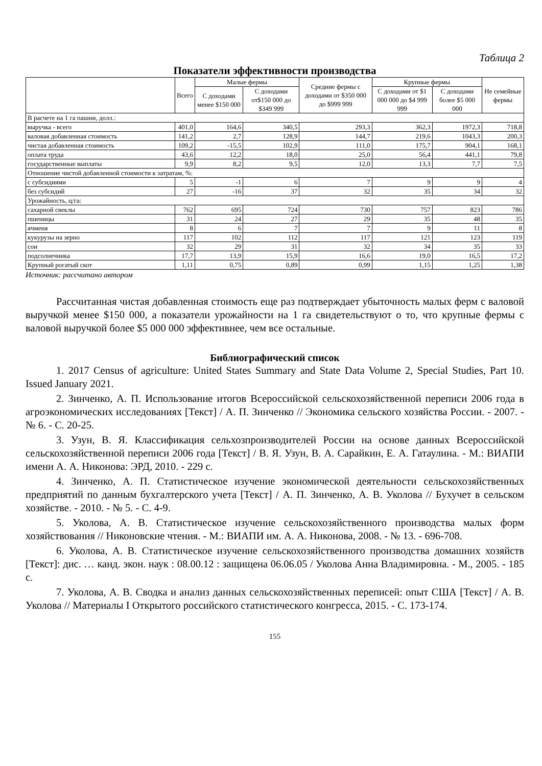Таблица 2
Показатели эффективности производства
| | Всего | Малые фермы | | Средние фермы с доходами от $350 000 до $999 999 | Крупные фермы | | Не семейные фермы |
| --- | --- | --- | --- | --- | --- | --- | --- |
| | | С доходами менее $150 000 | С доходами от$150 000 до $349 999 | | С доходами от $1 000 000 до $4 999 999 | С доходами более $5 000 000 | |
| В расчете на 1 га пашни, долл.: | | | | | | | |
| выручка - всего | 401,0 | 164,6 | 340,5 | 293,3 | 362,3 | 1972,3 | 718,8 |
| валовая добавленная стоимость | 141,2 | 2,7 | 128,9 | 144,7 | 219,6 | 1043,3 | 200,3 |
| чистая добавленная стоимость | 109,2 | -15,5 | 102,9 | 111,0 | 175,7 | 904,1 | 168,1 |
| оплата труда | 43,6 | 12,2 | 18,0 | 25,0 | 56,4 | 441,1 | 79,8 |
| государственные выплаты | 9,9 | 8,2 | 9,5 | 12,0 | 13,3 | 7,7 | 7,5 |
| Отношение чистой добавленной стоимости к затратам, %: | | | | | | | |
| с субсидиями | 5 | -1 | 6 | 7 | 9 | 9 | 4 |
| без субсидий | 27 | -16 | 37 | 32 | 35 | 34 | 32 |
| Урожайность, ц/га: | | | | | | | |
| сахарной свеклы | 762 | 695 | 724 | 730 | 757 | 823 | 786 |
| пшеницы | 31 | 24 | 27 | 29 | 35 | 48 | 35 |
| ячменя | 8 | 6 | 7 | 7 | 9 | 11 | 8 |
| кукурузы на зерно | 117 | 102 | 112 | 117 | 121 | 123 | 119 |
| сои | 32 | 29 | 31 | 32 | 34 | 35 | 33 |
| подсолнечника | 17,7 | 13,9 | 15,9 | 16,6 | 19,0 | 16,5 | 17,2 |
| Крупный рогатый скот | 1,11 | 0,75 | 0,89 | 0,99 | 1,15 | 1,25 | 1,38 |
Источник: рассчитано автором
Рассчитанная чистая добавленная стоимость еще раз подтверждает убыточность малых ферм с валовой выручкой менее $150 000, а показатели урожайности на 1 га свидетельствуют о то, что крупные фермы с валовой выручкой более $5 000 000 эффективнее, чем все остальные.
Библиографический список
1. 2017 Census of agriculture: United States Summary and State Data Volume 2, Special Studies, Part 10. Issued January 2021.
2. Зинченко, А. П. Использование итогов Всероссийской сельскохозяйственной переписи 2006 года в агроэкономических исследованиях [Текст] / А. П. Зинченко // Экономика сельского хозяйства России. - 2007. - № 6. - С. 20-25.
3. Узун, В. Я. Классификация сельхозпроизводителей России на основе данных Всероссийской сельскохозяйственной переписи 2006 года [Текст] / В. Я. Узун, В. А. Сарайкин, Е. А. Гатаулина. - М.: ВИАПИ имени А. А. Никонова: ЭРД, 2010. - 229 с.
4. Зинченко, А. П. Статистическое изучение экономической деятельности сельскохозяйственных предприятий по данным бухгалтерского учета [Текст] / А. П. Зинченко, А. В. Уколова // Бухучет в сельском хозяйстве. - 2010. - № 5. - С. 4-9.
5. Уколова, А. В. Статистическое изучение сельскохозяйственного производства малых форм хозяйствования // Никоновские чтения. - М.: ВИАПИ им. А. А. Никонова, 2008. - № 13. - 696-708.
6. Уколова, А. В. Статистическое изучение сельскохозяйственного производства домашних хозяйств [Текст]: дис. … канд. экон. наук : 08.00.12 : защищена 06.06.05 / Уколова Анна Владимировна. - М., 2005. - 185 с.
7. Уколова, А. В. Сводка и анализ данных сельскохозяйственных переписей: опыт США [Текст] / А. В. Уколова // Материалы I Открытого российского статистического конгресса, 2015. - С. 173-174.
155